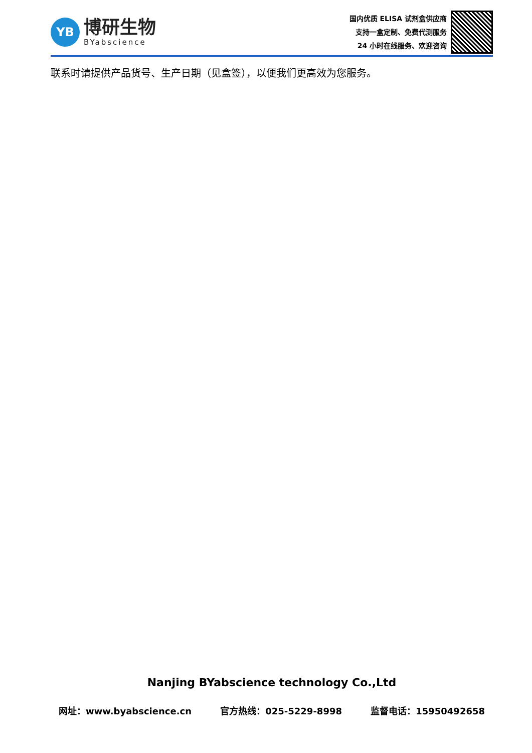YB
博研生物
BYabscience
国内优质 ELISA 试剂盒供应商
支持一盒定制、免费代测服务
24 小时在线服务、欢迎咨询
联系时请提供产品货号、生产日期（见盒签），以便我们更高效为您服务。
Nanjing BYabscience technology Co.,Ltd
网址：www.byabscience.cn 官方热线：025-5229-8998 监督电话：15950492658